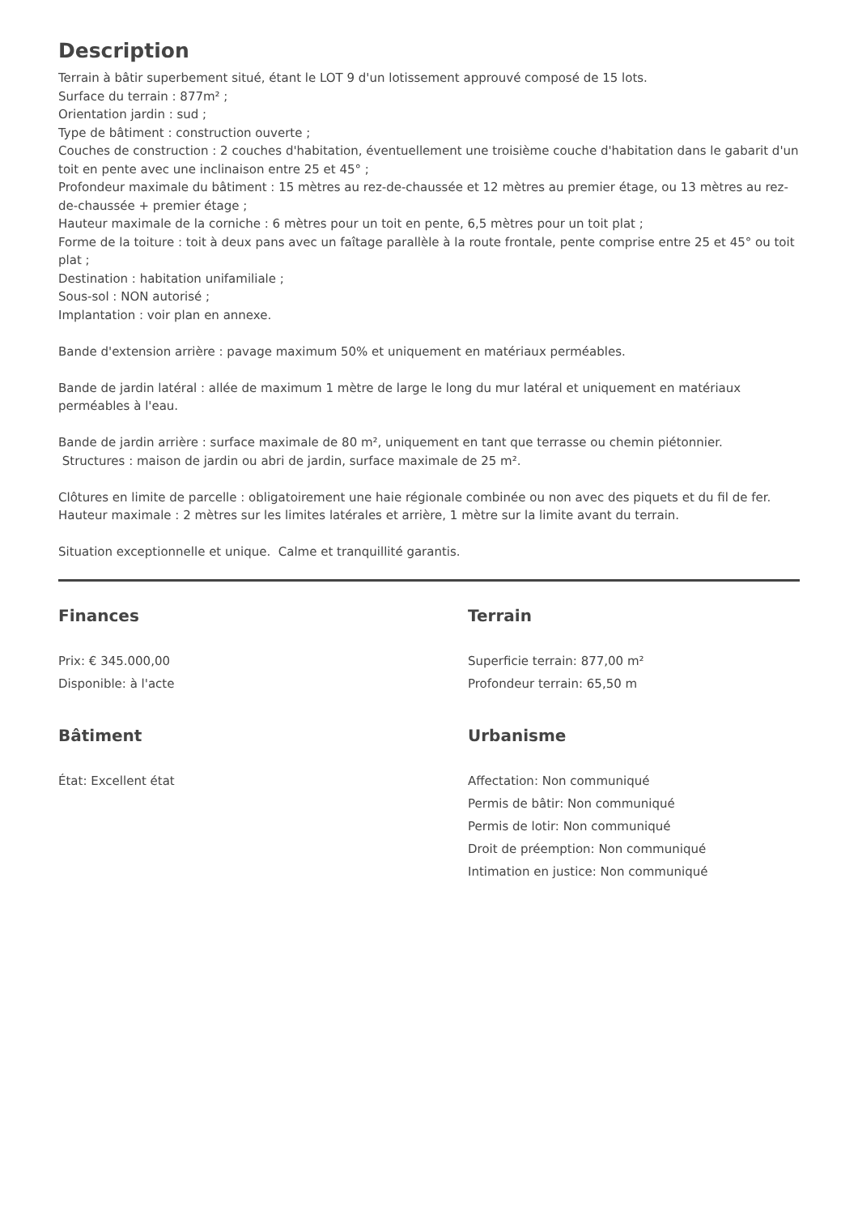Description
Terrain à bâtir superbement situé, étant le LOT 9 d'un lotissement approuvé composé de 15 lots.
Surface du terrain : 877m² ;
Orientation jardin : sud ;
Type de bâtiment : construction ouverte ;
Couches de construction : 2 couches d'habitation, éventuellement une troisième couche d'habitation dans le gabarit d'un toit en pente avec une inclinaison entre 25 et 45° ;
Profondeur maximale du bâtiment : 15 mètres au rez-de-chaussée et 12 mètres au premier étage, ou 13 mètres au rez-de-chaussée + premier étage ;
Hauteur maximale de la corniche : 6 mètres pour un toit en pente, 6,5 mètres pour un toit plat ;
Forme de la toiture : toit à deux pans avec un faîtage parallèle à la route frontale, pente comprise entre 25 et 45° ou toit plat ;
Destination : habitation unifamiliale ;
Sous-sol : NON autorisé ;
Implantation : voir plan en annexe.
Bande d'extension arrière : pavage maximum 50% et uniquement en matériaux perméables.
Bande de jardin latéral : allée de maximum 1 mètre de large le long du mur latéral et uniquement en matériaux perméables à l'eau.
Bande de jardin arrière : surface maximale de 80 m², uniquement en tant que terrasse ou chemin piétonnier.
Structures : maison de jardin ou abri de jardin, surface maximale de 25 m².
Clôtures en limite de parcelle : obligatoirement une haie régionale combinée ou non avec des piquets et du fil de fer. Hauteur maximale : 2 mètres sur les limites latérales et arrière, 1 mètre sur la limite avant du terrain.
Situation exceptionnelle et unique. Calme et tranquillité garantis.
Finances
Prix: € 345.000,00
Disponible: à l'acte
Terrain
Superficie terrain: 877,00 m²
Profondeur terrain: 65,50 m
Bâtiment
État: Excellent état
Urbanisme
Affectation: Non communiqué
Permis de bâtir: Non communiqué
Permis de lotir: Non communiqué
Droit de préemption: Non communiqué
Intimation en justice: Non communiqué